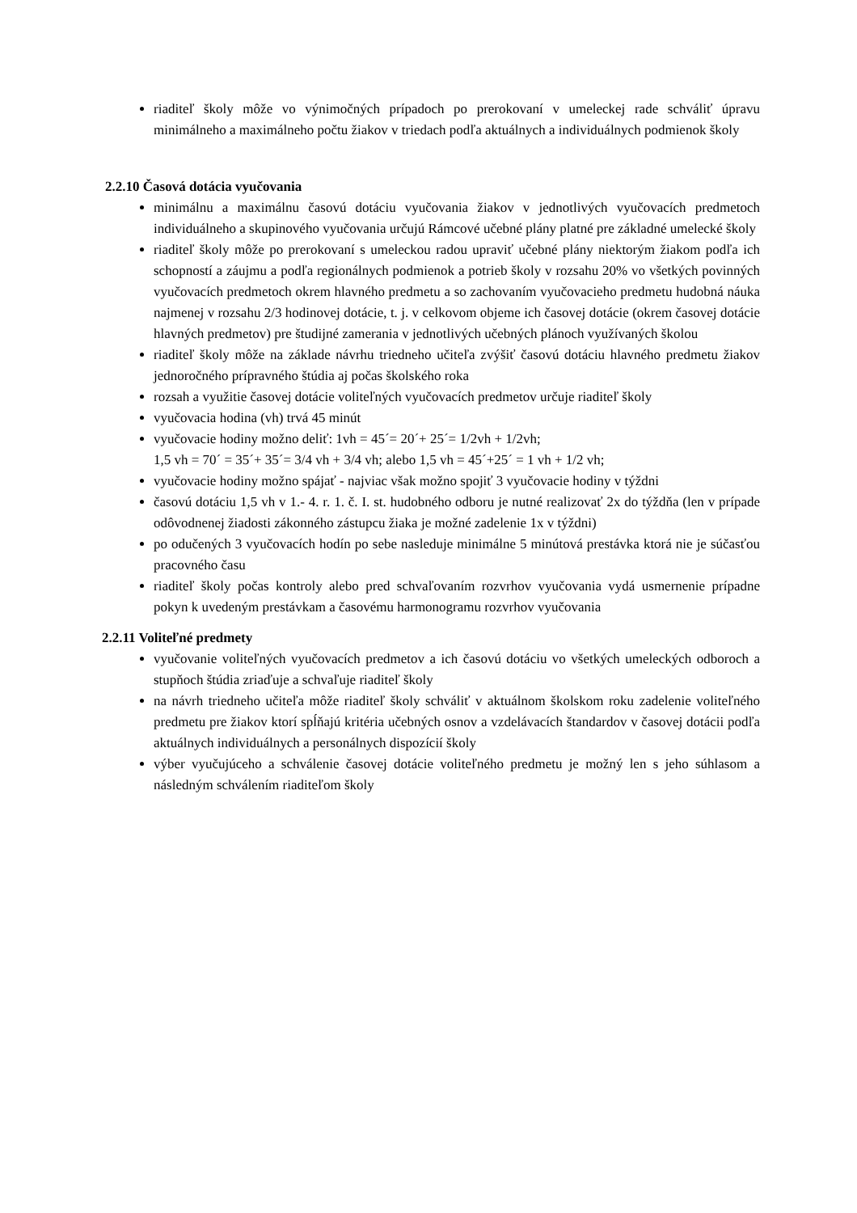riaditeľ školy môže vo výnimočných prípadoch po prerokovaní v umeleckej rade schváliť úpravu minimálneho a maximálneho počtu žiakov v triedach podľa aktuálnych a individuálnych podmienok školy
2.2.10 Časová dotácia vyučovania
minimálnu a maximálnu časovú dotáciu vyučovania žiakov v jednotlivých vyučovacích predmetoch individuálneho a skupinového vyučovania určujú Rámcové učebné plány platné pre základné umelecké školy
riaditeľ školy môže po prerokovaní s umeleckou radou upraviť učebné plány niektorým žiakom podľa ich schopností a záujmu a podľa regionálnych podmienok a potrieb školy v rozsahu 20% vo všetkých povinných vyučovacích predmetoch okrem hlavného predmetu a so zachovaním vyučovacieho predmetu hudobná náuka najmenej v rozsahu 2/3 hodinovej dotácie, t. j. v celkovom objeme ich časovej dotácie (okrem časovej dotácie hlavných predmetov) pre študijné zamerania v jednotlivých učebných plánoch využívaných školou
riaditeľ školy môže na základe návrhu triedneho učiteľa zvýšiť časovú dotáciu hlavného predmetu žiakov jednoročného prípravného štúdia aj počas školského roka
rozsah a využitie časovej dotácie voliteľných vyučovacích predmetov určuje riaditeľ školy
vyučovacia hodina (vh) trvá 45 minút
vyučovacie hodiny možno deliť: 1vh = 45´= 20´+ 25´= 1/2vh + 1/2vh;
1,5 vh = 70´ = 35´+ 35´= 3/4 vh + 3/4 vh; alebo 1,5 vh = 45´+25´ = 1 vh + 1/2 vh;
vyučovacie hodiny možno spájať - najviac však možno spojiť 3 vyučovacie hodiny v týždni
časovú dotáciu 1,5 vh v 1.- 4. r. 1. č. I. st. hudobného odboru je nutné realizovať 2x do týždňa (len v prípade odôvodnenej žiadosti zákonného zástupcu žiaka je možné zadelenie 1x v týždni)
po odučených 3 vyučovacích hodín po sebe nasleduje minimálne 5 minútová prestávka ktorá nie je súčasťou pracovného času
riaditeľ školy počas kontroly alebo pred schvaľovaním rozvrhov vyučovania vydá usmernenie prípadne pokyn k uvedeným prestávkam a časovému harmonogramu rozvrhov vyučovania
2.2.11 Voliteľné predmety
vyučovanie voliteľných vyučovacích predmetov a ich časovú dotáciu vo všetkých umeleckých odboroch a stupňoch štúdia zriaďuje a schvaľuje riaditeľ školy
na návrh triedneho učiteľa môže riaditeľ školy schváliť v aktuálnom školskom roku zadelenie voliteľného predmetu pre žiakov ktorí spĺňajú kritéria učebných osnov a vzdelávacích štandardov v časovej dotácii podľa aktuálnych individuálnych a personálnych dispozícií školy
výber vyučujúceho a schválenie časovej dotácie voliteľného predmetu je možný len s jeho súhlasom a následným schválením riaditeľom školy